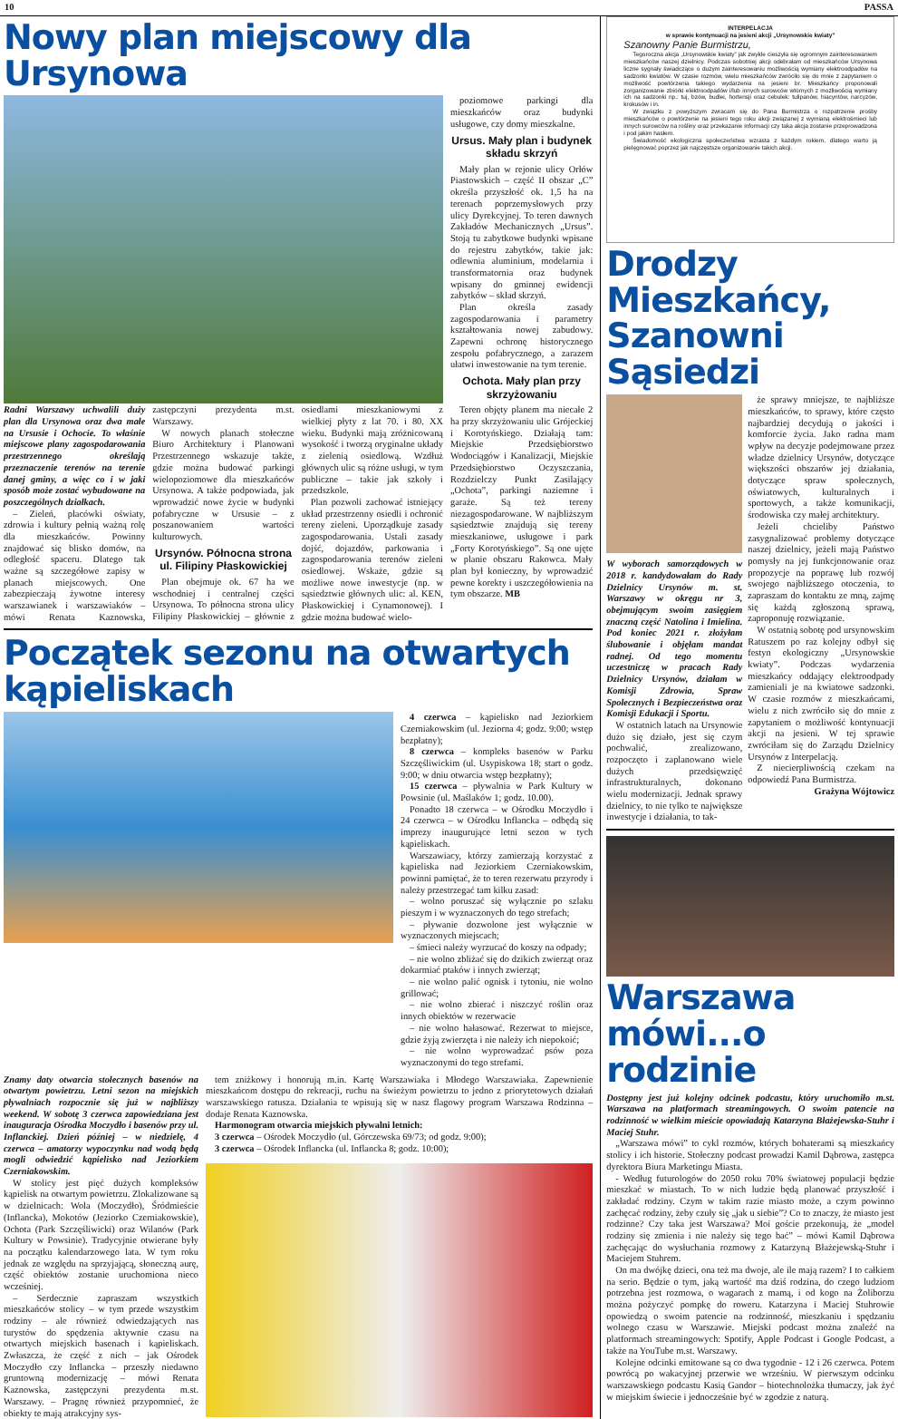10 PASSA
Nowy plan miejscowy dla Ursynowa
poziomowe parkingi dla mieszkańców oraz budynki usługowe, czy domy mieszkalne.
Ursus. Mały plan i budynek składu skrzyń
Mały plan w rejonie ulicy Orłów Piastowskich – część II obszar „C” określa przyszłość ok. 1,5 ha na terenach poprzemysłowych przy ulicy Dyrekcyjnej. To teren dawnych Zakładów Mechanicznych „Ursus”. Stoją tu zabytkowe budynki wpisane do rejestru zabytków, takie jak: odlewnia aluminium, modelarnia i transformatornia oraz budynek wpisany do gminnej ewidencji zabytków – skład skrzyń.
Plan określa zasady zagospodarowania i parametry kształtowania nowej zabudowy. Zapewni ochronę historycznego zespołu pofabrycznego, a zarazem ułatwi inwestowanie na tym terenie.
Ochota. Mały plan przy skrzyżowaniu
Radni Warszawy uchwalili duży plan dla Ursynowa oraz dwa małe na Ursusie i Ochocie. To właśnie miejscowe plany zagospodarowania przestrzennego określają przeznaczenie terenów na terenie danej gminy, a więc co i w jaki sposób może zostać wybudowane na poszczególnych działkach.
– Zieleń, placówki oświaty, zdrowia i kultury pełnią ważną rolę dla mieszkańców. Powinny znajdować się blisko domów, na odległość spaceru. Dlatego tak ważne są szczegółowe zapisy w planach miejscowych. One zabezpieczają żywotne interesy warszawianek i warszawiaków – mówi Renata Kaznowska, zastępczyni prezydenta m.st. Warszawy.
W nowych planach stołeczne Biuro Architektury i Planowani Przestrzennego wskazuje także, gdzie można budować parkingi wielopoziomowe dla mieszkańców Ursynowa. A także podpowiada, jak wprowadzić nowe życie w budynki pofabryczne w Ursusie – z poszanowaniem wartości kulturowych.
Ursynów. Północna strona ul. Filipiny Płaskowickiej
Plan obejmuje ok. 67 ha we wschodniej i centralnej części Ursynowa. To północna strona ulicy Filipiny Płaskowickiej – głównie z osiedlami mieszkaniowymi z wielkiej płyty z lat 70. i 80. XX wieku. Budynki mają zróżnicowaną wysokość i tworzą oryginalne układy z zielenią osiedlową. Wzdłuż głównych ulic są różne usługi, w tym publiczne – takie jak szkoły i przedszkole.
Plan pozwoli zachować istniejący układ przestrzenny osiedli i ochronić tereny zieleni. Uporządkuje zasady zagospodarowania. Ustali zasady dojść, dojazdów, parkowania i zagospodarowania terenów zieleni osiedlowej. Wskaże, gdzie są możliwe nowe inwestycje (np. w sąsiedztwie głównych ulic: al. KEN, Płaskowickiej i Cynamonowej). I gdzie można budować wielo-
Teren objęty planem ma niecałe 2 ha przy skrzyżowaniu ulic Grójeckiej i Korotyńskiego. Działają tam: Miejskie Przedsiębiorstwo Wodociągów i Kanalizacji, Miejskie Przedsiębiorstwo Oczyszczania, Rozdzielczy Punkt Zasilający „Ochota”, parkingi naziemne i garaże. Są też tereny niezagospodarowane. W najbliższym sąsiedztwie znajdują się tereny mieszkaniowe, usługowe i park „Forty Korotyńskiego”. Są one ujęte w planie obszaru Rakowca. Mały plan był konieczny, by wprowadzić pewne korekty i uszczegółowienia na tym obszarze. MB
Początek sezonu na otwartych kąpieliskach
4 czerwca – kąpielisko nad Jeziorkiem Czerniakowskim (ul. Jeziorna 4; godz. 9:00; wstęp bezpłatny);
8 czerwca – kompleks basenów w Parku Szczęśliwickim (ul. Usypiskowa 18; start o godz. 9:00; w dniu otwarcia wstęp bezpłatny);
15 czerwca – pływalnia w Park Kultury w Powsinie (ul. Maślaków 1; godz. 10.00).
Ponadto 18 czerwca – w Ośrodku Moczydło i 24 czerwca – w Ośrodku Inflancka – odbędą się imprezy inaugurujące letni sezon w tych kąpieliskach.
Warszawiacy, którzy zamierzają korzystać z kąpieliska nad Jeziorkiem Czerniakowskim, powinni pamiętać, że to teren rezerwatu przyrody i należy przestrzegać tam kilku zasad:
– wolno poruszać się wyłącznie po szlaku pieszym i w wyznaczonych do tego strefach;
– pływanie dozwolone jest wyłącznie w wyznaczonych miejscach;
– śmieci należy wyrzucać do koszy na odpady;
– nie wolno zbliżać się do dzikich zwierząt oraz dokarmiać ptaków i innych zwierząt;
– nie wolno palić ognisk i tytoniu, nie wolno grillować;
– nie wolno zbierać i niszczyć roślin oraz innych obiektów w rezerwacie
– nie wolno hałasować. Rezerwat to miejsce, gdzie żyją zwierzęta i nie należy ich niepokoić;
– nie wolno wyprowadzać psów poza wyznaczonymi do tego strefami.
Znamy daty otwarcia stołecznych basenów na otwartym powietrzu. Letni sezon na miejskich pływalniach rozpocznie się już w najbliższy weekend. W sobotę 3 czerwca zapowiedziana jest inauguracja Ośrodka Moczydło i basenów przy ul. Inflanckiej. Dzień później – w niedzielę, 4 czerwca – amatorzy wypoczynku nad wodą będą mogli odwiedzić kąpielisko nad Jeziorkiem Czerniakowskim.
W stolicy jest pięć dużych kompleksów kąpielisk na otwartym powietrzu. Zlokalizowane są w dzielnicach: Wola (Moczydło), Śródmieście (Inflancka), Mokotów (Jeziorko Czerniakowskie), Ochota (Park Szczęśliwicki) oraz Wilanów (Park Kultury w Powsinie). Tradycyjnie otwierane były na początku kalendarzowego lata. W tym roku jednak ze względu na sprzyjającą, słoneczną aurę, część obiektów zostanie uruchomiona nieco wcześniej.
– Serdecznie zapraszam wszystkich mieszkańców stolicy – w tym przede wszystkim rodziny – ale również odwiedzających nas turystów do spędzenia aktywnie czasu na otwartych miejskich basenach i kąpieliskach. Zwłaszcza, że część z nich – jak Ośrodek Moczydło czy Inflancka – przeszły niedawno gruntowną modernizację – mówi Renata Kaznowska, zastępczyni prezydenta m.st. Warszawy. – Pragnę również przypomnieć, że obiekty te mają atrakcyjny sys-
tem zniżkowy i honorują m.in. Kartę Warszawiaka i Młodego Warszawiaka. Zapewnienie mieszkańcom dostępu do rekreacji, ruchu na świeżym powietrzu to jedno z priorytetowych działań warszawskiego ratusza. Działania te wpisują się w nasz flagowy program Warszawa Rodzinna – dodaje Renata Kaznowska.
Harmonogram otwarcia miejskich pływalni letnich:
3 czerwca – Ośrodek Moczydło (ul. Górczewska 69/73; od godz. 9:00);
3 czerwca – Ośrodek Inflancka (ul. Inflancka 8; godz. 10:00);
INTERPELACJA
w sprawie kontynuacji na jesieni akcji „Ursynowskie kwiaty”
Szanowny Panie Burmistrzu,
Tegoroczna akcja „Ursynowskie kwiaty” jak zwykle cieszyła się ogromnym zainteresowaniem mieszkańców naszej dzielnicy. Podczas sobotniej akcji odebrałam od mieszkańców Ursynowa liczne sygnały świadczące o dużym zainteresowaniu możliwością wymiany elektroodpadów na sadzonki kwiatów. W czasie rozmów, wielu mieszkańców zwróciło się do mnie z zapytaniem o możliwość powtórzenia takiego wydarzenia na jesieni br. Mieszkańcy proponowali zorganizowanie zbiórki elektroodpadów i/lub innych surowców wtórnych z możliwością wymiany ich na sadzonki np.: tuj, bzów, budlei, hortensji oraz cebulek: tulipanów, hiacyntów, narcyzów, krokusów i in.
W związku z powyższym zwracam się do Pana Burmistrza o rozpatrzenie prośby mieszkańców o powtórzenie na jesieni tego roku akcji związanej z wymianą elektrośmieci lub innych surowców na rośliny oraz przekazanie informacji czy taka akcja zostanie przeprowadzona i pod jakim hasłem.
Świadomość ekologiczna społeczeństwa wzrasta z każdym rokiem, dlatego warto ją pielęgnować poprzez jak najczęstsze organizowanie takich akcji.
Drodzy Mieszkańcy, Szanowni Sąsiedzi
W wyborach samorządowych w 2018 r. kandydowałam do Rady Dzielnicy Ursynów m. st. Warszawy w okręgu nr 3, obejmującym swoim zasięgiem znaczną część Natolina i Imielina. Pod koniec 2021 r. złożyłam ślubowanie i objęłam mandat radnej. Od tego momentu uczestniczę w pracach Rady Dzielnicy Ursynów, działam w Komisji Zdrowia, Spraw Społecznych i Bezpieczeństwa oraz Komisji Edukacji i Sportu.
W ostatnich latach na Ursynowie dużo się działo, jest się czym pochwalić, zrealizowano, rozpoczęto i zaplanowano wiele dużych przedsięwzięć infrastrukturalnych, dokonano wielu modernizacji. Jednak sprawy dzielnicy, to nie tylko te największe inwestycje i działania, to tak-
że sprawy mniejsze, te najbliższe mieszkańców, to sprawy, które często najbardziej decydują o jakości i komforcie życia. Jako radna mam wpływ na decyzje podejmowane przez władze dzielnicy Ursynów, dotyczące większości obszarów jej działania, dotyczące spraw społecznych, oświatowych, kulturalnych i sportowych, a także komunikacji, środowiska czy małej architektury.
Jeżeli chcieliby Państwo zasygnalizować problemy dotyczące naszej dzielnicy, jeżeli mają Państwo pomysły na jej funkcjonowanie oraz propozycje na poprawę lub rozwój swojego najbliższego otoczenia, to zapraszam do kontaktu ze mną, zajmę się każdą zgłoszoną sprawą, zaproponuję rozwiązanie.
W ostatnią sobotę pod ursynowskim Ratuszem po raz kolejny odbył się festyn ekologiczny „Ursynowskie kwiaty”. Podczas wydarzenia mieszkańcy oddający elektroodpady zamieniali je na kwiatowe sadzonki. W czasie rozmów z mieszkańcami, wielu z nich zwróciło się do mnie z zapytaniem o możliwość kontynuacji akcji na jesieni. W tej sprawie zwróciłam się do Zarządu Dzielnicy Ursynów z Interpelacją.
Z niecierpliwością czekam na odpowiedź Pana Burmistrza.
Grażyna Wójtowicz
Warszawa mówi...o rodzinie
Dostępny jest już kolejny odcinek podcastu, który uruchomiło m.st. Warszawa na platformach streamingowych. O swoim patencie na rodzinność w wielkim mieście opowiadają Katarzyna Błażejewska-Stuhr i Maciej Stuhr.
„Warszawa mówi” to cykl rozmów, których bohaterami są mieszkańcy stolicy i ich historie. Stołeczny podcast prowadzi Kamil Dąbrowa, zastępca dyrektora Biura Marketingu Miasta.
- Według futurologów do 2050 roku 70% światowej populacji będzie mieszkać w miastach. To w nich ludzie będą planować przyszłość i zakładać rodziny. Czym w takim razie miasto może, a czym powinno zachęcać rodziny, żeby czuły się „jak u siebie”? Co to znaczy, że miasto jest rodzinne? Czy taka jest Warszawa? Moi goście przekonują, że „model rodziny się zmienia i nie należy się tego bać” – mówi Kamil Dąbrowa zachęcając do wysłuchania rozmowy z Katarzyną Błażejewską-Stuhr i Maciejem Stuhrem.
On ma dwójkę dzieci, ona też ma dwoje, ale ile mają razem? I to całkiem na serio. Będzie o tym, jaką wartość ma dziś rodzina, do czego ludziom potrzebna jest rozmowa, o wagarach z mamą, i od kogo na Żoliborzu można pożyczyć pompkę do roweru. Katarzyna i Maciej Stuhrowie opowiedzą o swoim patencie na rodzinność, mieszkaniu i spędzaniu wolnego czasu w Warszawie. Miejski podcast można znaleźć na platformach streamingowych: Spotify, Apple Podcast i Google Podcast, a także na YouTube m.st. Warszawy.
Kolejne odcinki emitowane są co dwa tygodnie - 12 i 26 czerwca. Potem powrócą po wakacyjnej przerwie we wrześniu. W pierwszym odcinku warszawskiego podcastu Kasią Gandor – biotechnolożka tłumaczy, jak żyć w miejskim świecie i jednocześnie być w zgodzie z naturą.